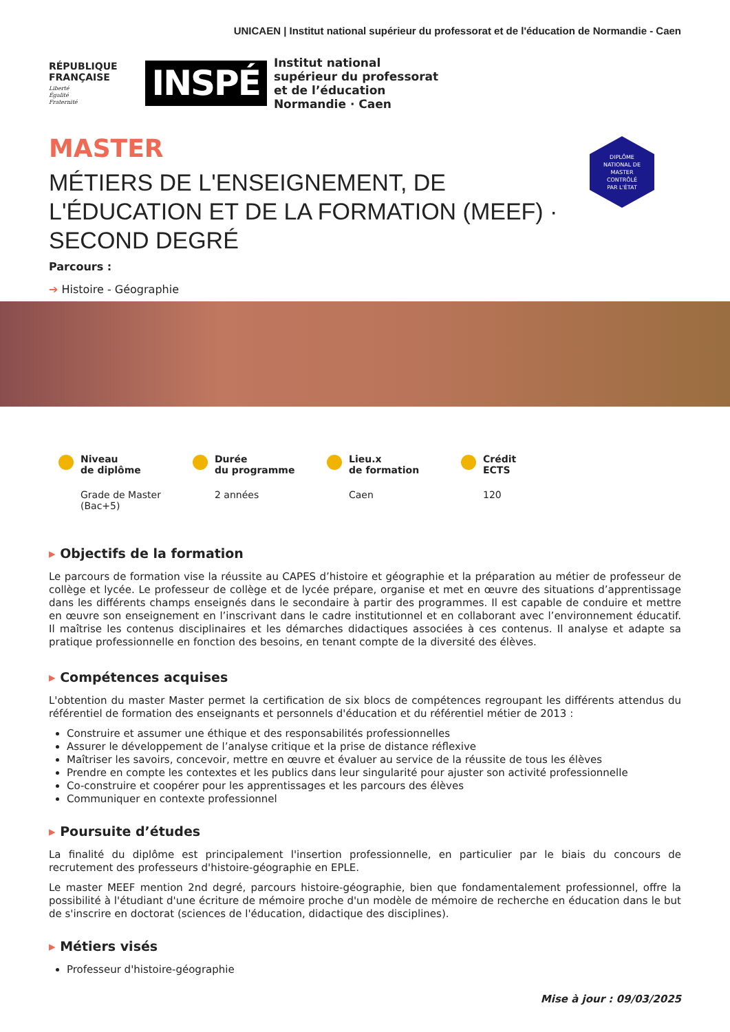UNICAEN | Institut national supérieur du professorat et de l'éducation de Normandie - Caen
RÉPUBLIQUE
FRANÇAISE
Liberté
Égalité
Fraternité
INSPÉ
Institut national
supérieur du professorat
et de l’éducation
Normandie · Caen
MASTER
MÉTIERS DE L'ENSEIGNEMENT, DE L'ÉDUCATION ET DE LA FORMATION (MEEF) · SECOND DEGRÉ
Parcours :
➔ Histoire - Géographie
DIPLÔME
NATIONAL DE
MASTER
CONTRÔLÉ
PAR L'ÉTAT
Niveau
de diplôme
Grade de Master (Bac+5)
Durée
du programme
2 années
Lieu.x
de formation
Caen
Crédit
ECTS
120
▸ Objectifs de la formation
Le parcours de formation vise la réussite au CAPES d’histoire et géographie et la préparation au métier de professeur de collège et lycée. Le professeur de collège et de lycée prépare, organise et met en œuvre des situations d’apprentissage dans les différents champs enseignés dans le secondaire à partir des programmes. Il est capable de conduire et mettre en œuvre son enseignement en l’inscrivant dans le cadre institutionnel et en collaborant avec l’environnement éducatif. Il maîtrise les contenus disciplinaires et les démarches didactiques associées à ces contenus. Il analyse et adapte sa pratique professionnelle en fonction des besoins, en tenant compte de la diversité des élèves.
▸ Compétences acquises
L'obtention du master Master permet la certification de six blocs de compétences regroupant les différents attendus du référentiel de formation des enseignants et personnels d'éducation et du référentiel métier de 2013 :
Construire et assumer une éthique et des responsabilités professionnelles
Assurer le développement de l’analyse critique et la prise de distance réflexive
Maîtriser les savoirs, concevoir, mettre en œuvre et évaluer au service de la réussite de tous les élèves
Prendre en compte les contextes et les publics dans leur singularité pour ajuster son activité professionnelle
Co-construire et coopérer pour les apprentissages et les parcours des élèves
Communiquer en contexte professionnel
▸ Poursuite d’études
La finalité du diplôme est principalement l'insertion professionnelle, en particulier par le biais du concours de recrutement des professeurs d'histoire-géographie en EPLE.
Le master MEEF mention 2nd degré, parcours histoire-géographie, bien que fondamentalement professionnel, offre la possibilité à l'étudiant d'une écriture de mémoire proche d'un modèle de mémoire de recherche en éducation dans le but de s'inscrire en doctorat (sciences de l'éducation, didactique des disciplines).
▸ Métiers visés
Professeur d'histoire-géographie
Mise à jour : 09/03/2025